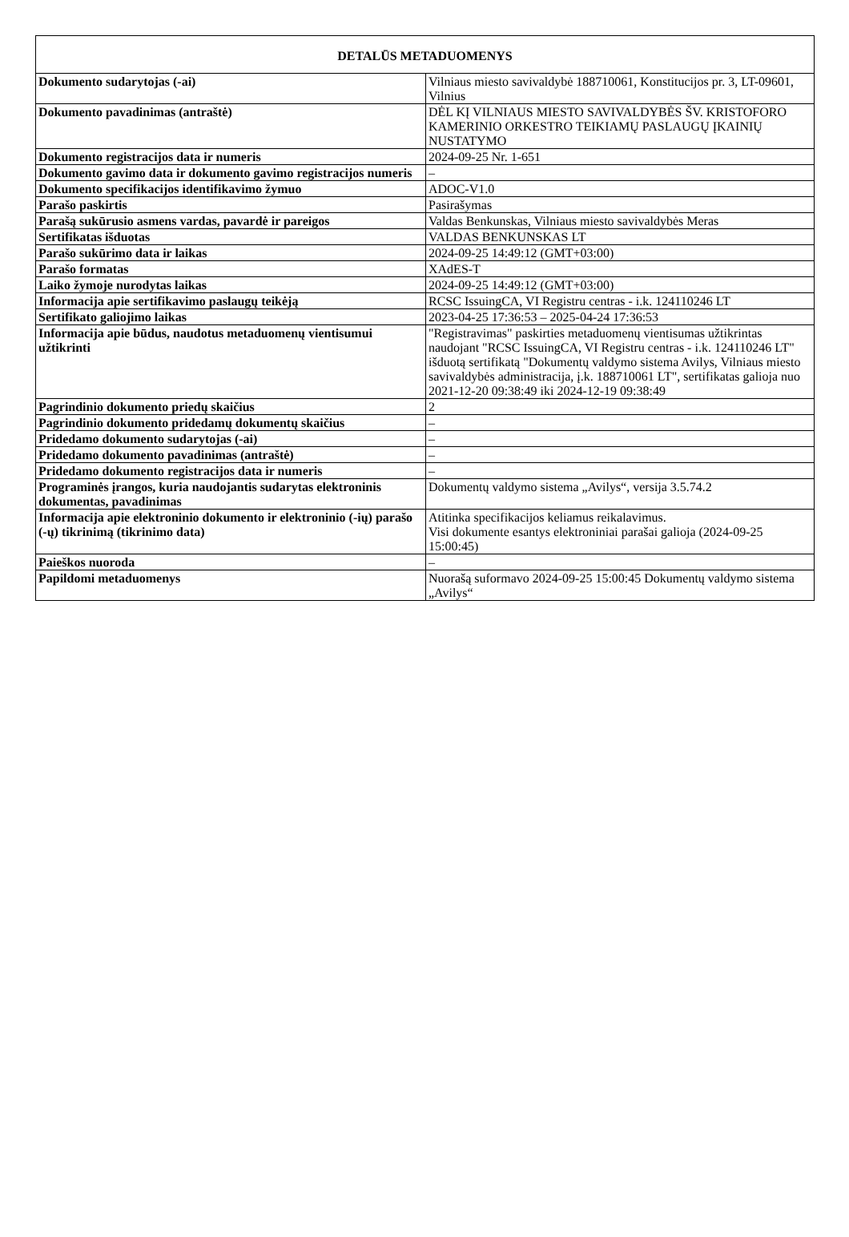| DETALŪS METADUOMENYS | |
| --- | --- |
| Dokumento sudarytojas (-ai) | Vilniaus miesto savivaldybė 188710061, Konstitucijos pr. 3, LT-09601, Vilnius |
| Dokumento pavadinimas (antraštė) | DĖL KĮ VILNIAUS MIESTO SAVIVALDYBĖS ŠV. KRISTOFORO KAMERINIO ORKESTRO TEIKIAMŲ PASLAUGŲ ĮKAINIŲ NUSTATYMO |
| Dokumento registracijos data ir numeris | 2024-09-25 Nr. 1-651 |
| Dokumento gavimo data ir dokumento gavimo registracijos numeris | – |
| Dokumento specifikacijos identifikavimo žymuo | ADOC-V1.0 |
| Parašo paskirtis | Pasirašymas |
| Parašą sukūrusio asmens vardas, pavardė ir pareigos | Valdas Benkunskas, Vilniaus miesto savivaldybės Meras |
| Sertifikatas išduotas | VALDAS BENKUNSKAS LT |
| Parašo sukūrimo data ir laikas | 2024-09-25 14:49:12 (GMT+03:00) |
| Parašo formatas | XAdES-T |
| Laiko žymoje nurodytas laikas | 2024-09-25 14:49:12 (GMT+03:00) |
| Informacija apie sertifikavimo paslaugų teikėją | RCSC IssuingCA, VI Registru centras - i.k. 124110246 LT |
| Sertifikato galiojimo laikas | 2023-04-25 17:36:53 – 2025-04-24 17:36:53 |
| Informacija apie būdus, naudotus metaduomenų vientisumui užtikrinti | "Registravimas" paskirties metaduomenų vientisumas užtikrintas naudojant "RCSC IssuingCA, VI Registru centras - i.k. 124110246 LT" išduotą sertifikatą "Dokumentų valdymo sistema Avilys, Vilniaus miesto savivaldybės administracija, į.k. 188710061 LT", sertifikatas galioja nuo 2021-12-20 09:38:49 iki 2024-12-19 09:38:49 |
| Pagrindinio dokumento priedų skaičius | 2 |
| Pagrindinio dokumento pridedamų dokumentų skaičius | – |
| Pridedamo dokumento sudarytojas (-ai) | – |
| Pridedamo dokumento pavadinimas (antraštė) | – |
| Pridedamo dokumento registracijos data ir numeris | – |
| Programinės įrangos, kuria naudojantis sudarytas elektroninis dokumentas, pavadinimas | Dokumentų valdymo sistema „Avilys“, versija 3.5.74.2 |
| Informacija apie elektroninio dokumento ir elektroninio (-ių) parašo (-ų) tikrinimą (tikrinimo data) | Atitinka specifikacijos keliamus reikalavimus. Visi dokumente esantys elektroniniai parašai galioja (2024-09-25 15:00:45) |
| Paieškos nuoroda | – |
| Papildomi metaduomenys | Nuorašą suformavo 2024-09-25 15:00:45 Dokumentų valdymo sistema „Avilys“ |